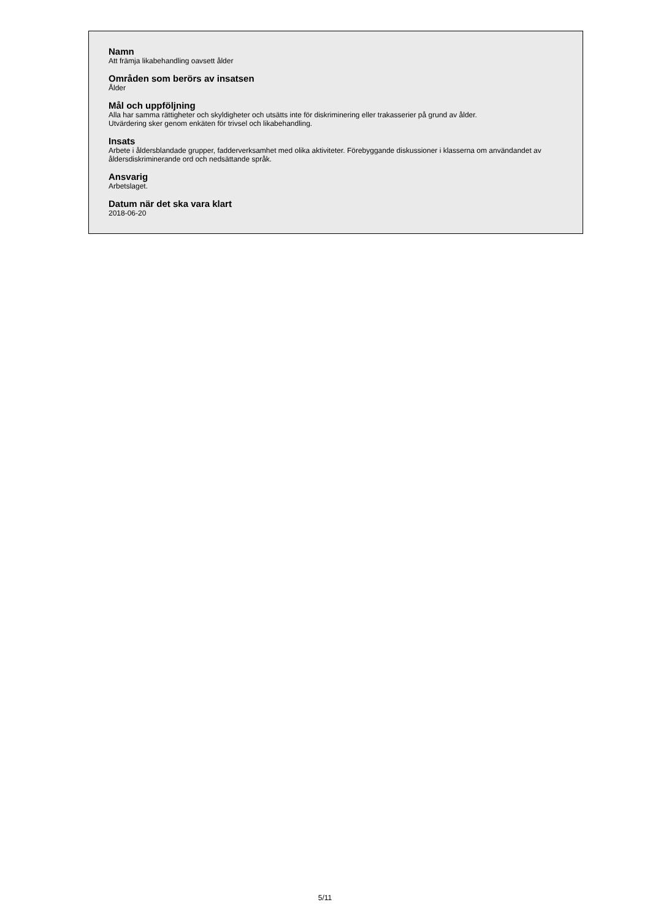Namn
Att främja likabehandling oavsett ålder
Områden som berörs av insatsen
Ålder
Mål och uppföljning
Alla har samma rättigheter och skyldigheter och utsätts inte för diskriminering eller trakasserier på grund av ålder.
Utvärdering sker genom enkäten för trivsel och likabehandling.
Insats
Arbete i åldersblandade grupper, fadderverksamhet med olika aktiviteter. Förebyggande diskussioner i klasserna om användandet av åldersdiskriminerande ord och nedsättande språk.
Ansvarig
Arbetslaget.
Datum när det ska vara klart
2018-06-20
5/11